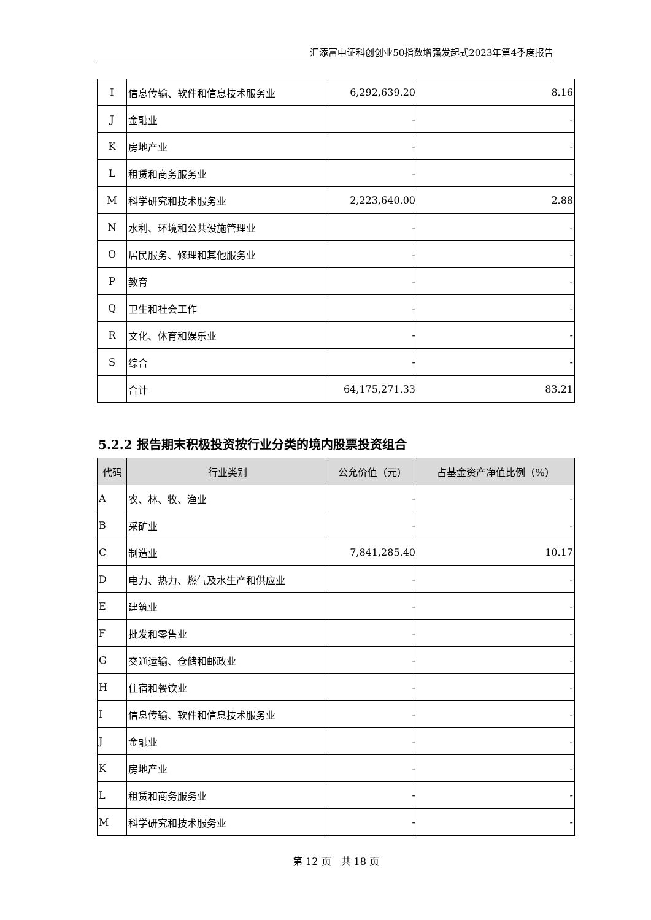汇添富中证科创创业50指数增强发起式2023年第4季度报告
| I | 信息传输、软件和信息技术服务业 | 6,292,639.20 | 8.16 |
| J | 金融业 | - | - |
| K | 房地产业 | - | - |
| L | 租赁和商务服务业 | - | - |
| M | 科学研究和技术服务业 | 2,223,640.00 | 2.88 |
| N | 水利、环境和公共设施管理业 | - | - |
| O | 居民服务、修理和其他服务业 | - | - |
| P | 教育 | - | - |
| Q | 卫生和社会工作 | - | - |
| R | 文化、体育和娱乐业 | - | - |
| S | 综合 | - | - |
| | 合计 | 64,175,271.33 | 83.21 |
5.2.2 报告期末积极投资按行业分类的境内股票投资组合
| 代码 | 行业类别 | 公允价值（元） | 占基金资产净值比例（%） |
| --- | --- | --- | --- |
| A | 农、林、牧、渔业 | - | - |
| B | 采矿业 | - | - |
| C | 制造业 | 7,841,285.40 | 10.17 |
| D | 电力、热力、燃气及水生产和供应业 | - | - |
| E | 建筑业 | - | - |
| F | 批发和零售业 | - | - |
| G | 交通运输、仓储和邮政业 | - | - |
| H | 住宿和餐饮业 | - | - |
| I | 信息传输、软件和信息技术服务业 | - | - |
| J | 金融业 | - | - |
| K | 房地产业 | - | - |
| L | 租赁和商务服务业 | - | - |
| M | 科学研究和技术服务业 | - | - |
第 12 页　共 18 页